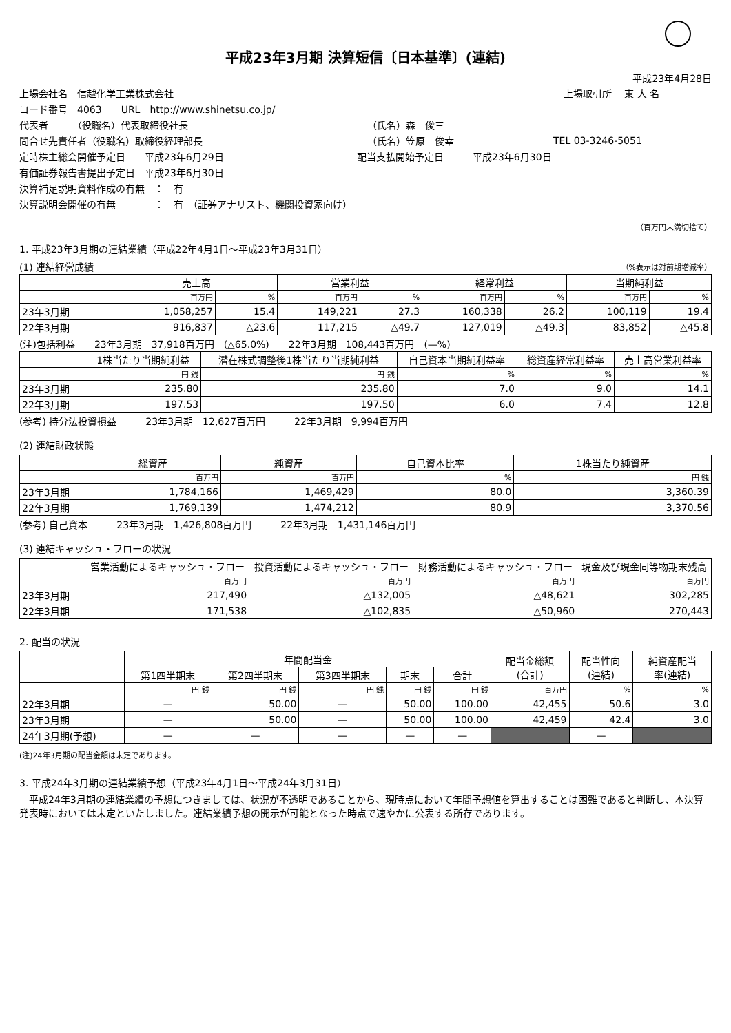平成23年3月期 決算短信〔日本基準〕(連結)
平成23年4月28日
上場会社名　信越化学工業株式会社 上場取引所　 東 大 名
コード番号　4063　　URL　http://www.shinetsu.co.jp/
代表者　　　（役職名）代表取締役社長 （氏名）森　俊三
問合せ先責任者（役職名）取締役経理部長 （氏名）笠原　俊幸 TEL 03-3246-5051
定時株主総会開催予定日　　平成23年6月29日 配当支払開始予定日　　　平成23年6月30日
有価証券報告書提出予定日　平成23年6月30日
決算補足説明資料作成の有無　：　有
決算説明会開催の有無　　　　：　有　（証券アナリスト、機関投資家向け）
（百万円未満切捨て）
1. 平成23年3月期の連結業績（平成22年4月1日～平成23年3月31日）
(1) 連結経営成績 （%表示は対前期増減率）
| | 売上高 | | 営業利益 | | 経常利益 | | 当期純利益 | |
| --- | --- | --- | --- | --- | --- | --- | --- | --- |
| | 百万円 | % | 百万円 | % | 百万円 | % | 百万円 | % |
| 23年3月期 | 1,058,257 | 15.4 | 149,221 | 27.3 | 160,338 | 26.2 | 100,119 | 19.4 |
| 22年3月期 | 916,837 | △23.6 | 117,215 | △49.7 | 127,019 | △49.3 | 83,852 | △45.8 |
(注)包括利益　　23年3月期　37,918百万円　(△65.0%)　　22年3月期　108,443百万円　(—%)
| | 1株当たり当期純利益 | 潜在株式調整後1株当たり当期純利益 | 自己資本当期純利益率 | 総資産経常利益率 | 売上高営業利益率 |
| --- | --- | --- | --- | --- | --- |
| | 円 銭 | 円 銭 | % | % | % |
| 23年3月期 | 235.80 | 235.80 | 7.0 | 9.0 | 14.1 |
| 22年3月期 | 197.53 | 197.50 | 6.0 | 7.4 | 12.8 |
(参考) 持分法投資損益　　　23年3月期　12,627百万円　　　22年3月期　9,994百万円
(2) 連結財政状態
| | 総資産 | 純資産 | 自己資本比率 | 1株当たり純資産 |
| --- | --- | --- | --- | --- |
| | 百万円 | 百万円 | % | 円 銭 |
| 23年3月期 | 1,784,166 | 1,469,429 | 80.0 | 3,360.39 |
| 22年3月期 | 1,769,139 | 1,474,212 | 80.9 | 3,370.56 |
(参考) 自己資本　　　23年3月期　1,426,808百万円　　　22年3月期　1,431,146百万円
(3) 連結キャッシュ・フローの状況
| | 営業活動によるキャッシュ・フロー | 投資活動によるキャッシュ・フロー | 財務活動によるキャッシュ・フロー | 現金及び現金同等物期末残高 |
| --- | --- | --- | --- | --- |
| | 百万円 | 百万円 | 百万円 | 百万円 |
| 23年3月期 | 217,490 | △132,005 | △48,621 | 302,285 |
| 22年3月期 | 171,538 | △102,835 | △50,960 | 270,443 |
2. 配当の状況
| | 年間配当金 | | | | | 配当金総額 (合計) | 配当性向 (連結) | 純資産配当 率(連結) |
| --- | --- | --- | --- | --- | --- | --- | --- | --- |
| | 第1四半期末 | 第2四半期末 | 第3四半期末 | 期末 | 合計 | | | |
| | 円 銭 | 円 銭 | 円 銭 | 円 銭 | 円 銭 | 百万円 | % | % |
| 22年3月期 | — | 50.00 | — | 50.00 | 100.00 | 42,455 | 50.6 | 3.0 |
| 23年3月期 | — | 50.00 | — | 50.00 | 100.00 | 42,459 | 42.4 | 3.0 |
| 24年3月期(予想) | — | — | — | — | — | | — | |
(注)24年3月期の配当金額は未定であります。
3. 平成24年3月期の連結業績予想（平成23年4月1日～平成24年3月31日）
　平成24年3月期の連結業績の予想につきましては、状況が不透明であることから、現時点において年間予想値を算出することは困難であると判断し、本決算発表時においては未定といたしました。連結業績予想の開示が可能となった時点で速やかに公表する所存であります。